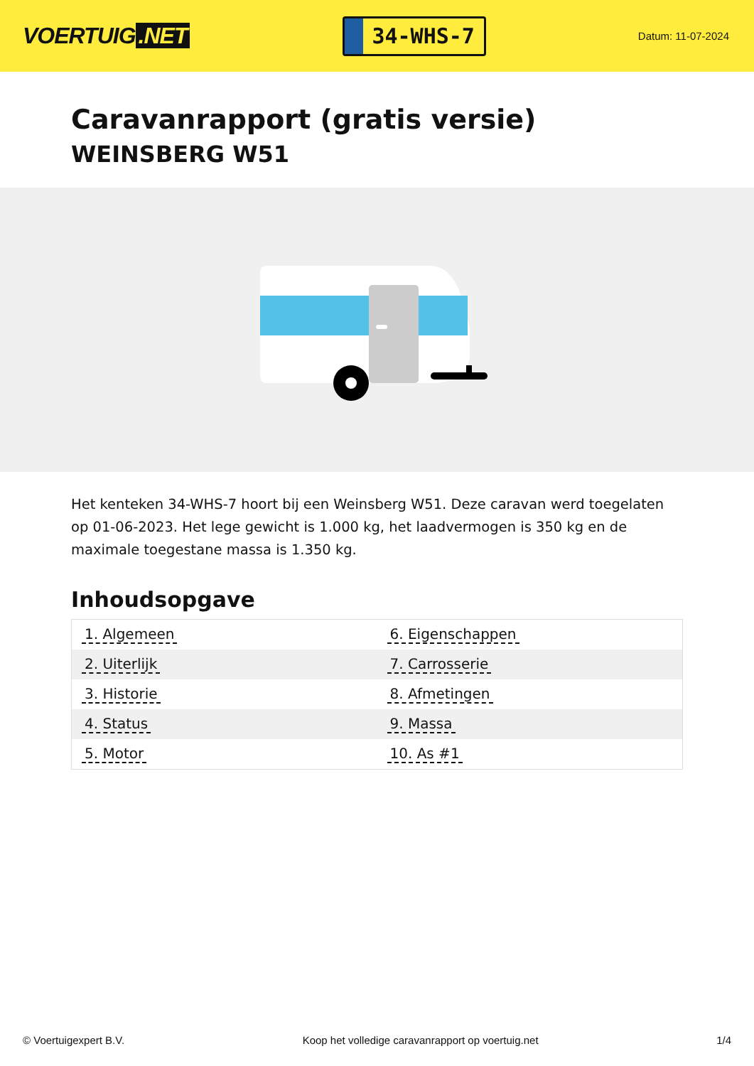VOERTUIG.NET
34-WHS-7
Datum: 11-07-2024
Caravanrapport (gratis versie)
WEINSBERG W51
Het kenteken 34-WHS-7 hoort bij een Weinsberg W51. Deze caravan werd toegelaten op 01-06-2023. Het lege gewicht is 1.000 kg, het laadvermogen is 350 kg en de maximale toegestane massa is 1.350 kg.
Inhoudsopgave
| 1. Algemeen | 6. Eigenschappen |
| 2. Uiterlijk | 7. Carrosserie |
| 3. Historie | 8. Afmetingen |
| 4. Status | 9. Massa |
| 5. Motor | 10. As #1 |
© Voertuigexpert B.V. Koop het volledige caravanrapport op voertuig.net
1/4